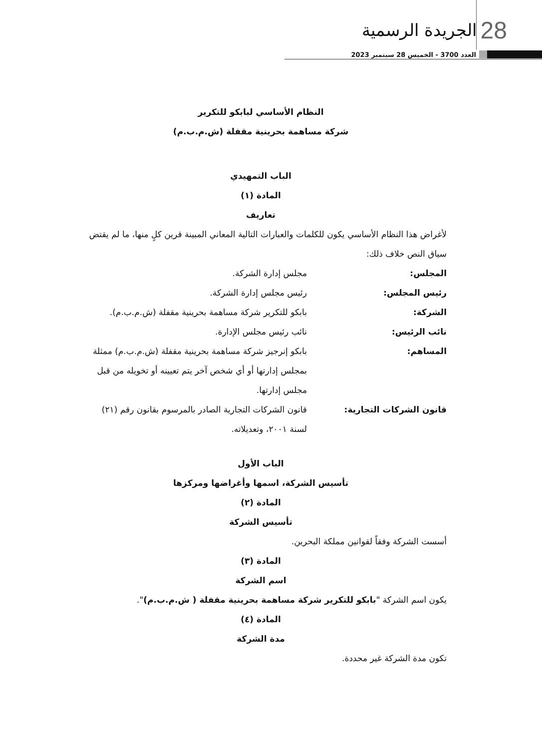الجريدة الرسمية 28
العدد 3700 - الخميس 28 سبتمبر 2023
النظام الأساسي لبابكو للتكرير
شركة مساهمة بحرينية مقفلة (ش.م.ب.م)
الباب التمهيدي
المادة (١)
تعاريف
لأغراض هذا النظام الأساسي يكون للكلمات والعبارات التالية المعاني المبينة قرين كلٍ منها، ما لم يقتض سياق النص خلاف ذلك:
المجلس: مجلس إدارة الشركة.
رئيس المجلس: رئيس مجلس إدارة الشركة.
الشركة: بابكو للتكرير شركة مساهمة بحرينية مقفلة (ش.م.ب.م).
نائب الرئيس: نائب رئيس مجلس الإدارة.
المساهم: بابكو إنرجيز شركة مساهمة بحرينية مقفلة (ش.م.ب.م) ممثلة بمجلس إدارتها أو أي شخص آخر يتم تعيينه أو تخويله من قبل مجلس إدارتها.
قانون الشركات التجارية: قانون الشركات التجارية الصادر بالمرسوم بقانون رقم (٢١) لسنة ٢٠٠١، وتعديلاته.
الباب الأول
تأسيس الشركة، اسمها وأغراضها ومركزها
المادة (٢)
تأسيس الشركة
أسست الشركة وفقاً لقوانين مملكة البحرين.
المادة (٣)
اسم الشركة
يكون اسم الشركة "بابكو للتكرير شركة مساهمة بحرينية مقفلة ( ش.م.ب.م)".
المادة (٤)
مدة الشركة
تكون مدة الشركة غير محددة.